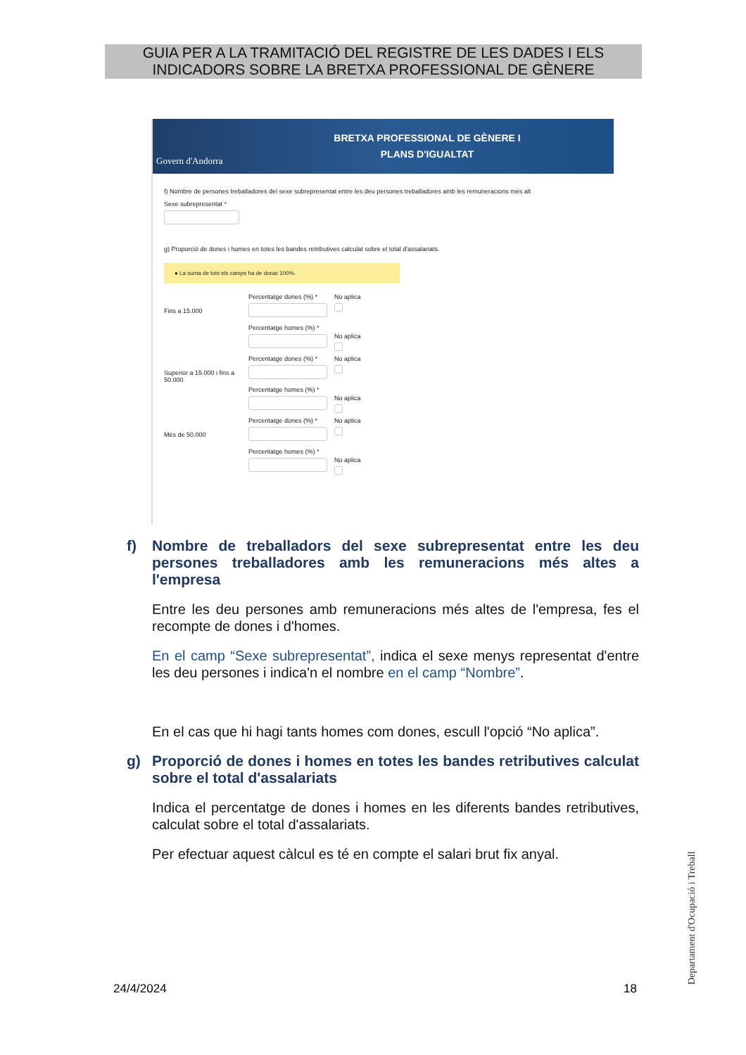GUIA PER A LA TRAMITACIÓ DEL REGISTRE DE LES DADES I ELS INDICADORS SOBRE LA BRETXA PROFESSIONAL DE GÈNERE
Govern d'Andorra
BRETXA PROFESSIONAL DE GÈNERE I
PLANS D'IGUALTAT
f) Nombre de persones treballadores del sexe subrepresentat entre les deu persones treballadores amb les remuneracions més alt
Sexe subrepresentat *
g) Proporció de dones i homes en totes les bandes retributives calculat sobre el total d'assalariats.
● La suma de tots els camps ha de donar 100%.
Fins a 15.000
Percentatge dones (%) *
Percentatge homes (%) *
No aplica
No aplica
Superior a 15.000 i fins a 50.000
Percentatge dones (%) *
Percentatge homes (%) *
No aplica
No aplica
Més de 50.000
Percentatge dones (%) *
Percentatge homes (%) *
No aplica
No aplica
f) Nombre de treballadors del sexe subrepresentat entre les deu persones treballadores amb les remuneracions més altes a l'empresa
Entre les deu persones amb remuneracions més altes de l'empresa, fes el recompte de dones i d'homes.
En el camp “Sexe subrepresentat”, indica el sexe menys representat d'entre les deu persones i indica'n el nombre en el camp “Nombre”.
En el cas que hi hagi tants homes com dones, escull l'opció “No aplica”.
g) Proporció de dones i homes en totes les bandes retributives calculat sobre el total d'assalariats
Indica el percentatge de dones i homes en les diferents bandes retributives, calculat sobre el total d'assalariats.
Per efectuar aquest càlcul es té en compte el salari brut fix anyal.
24/4/2024 18
Departament d'Ocupació i Treball